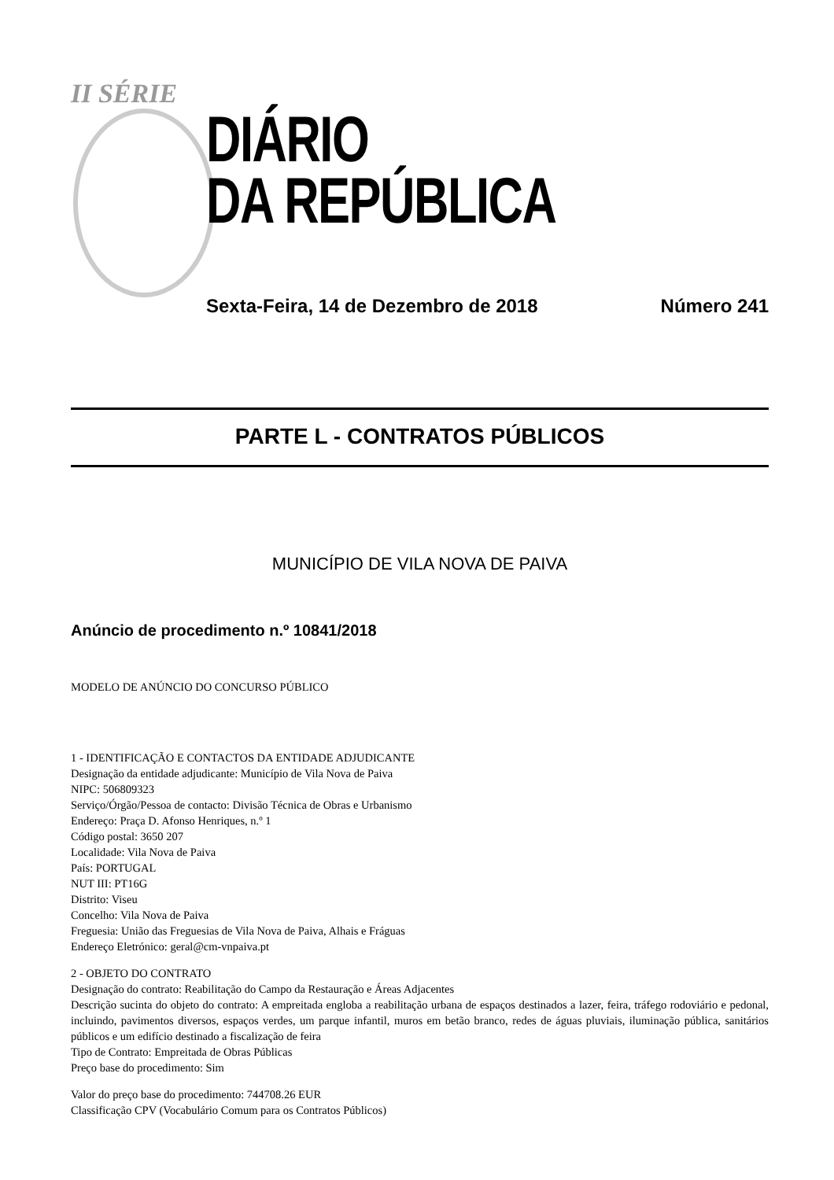II SÉRIE
DIÁRIO
DA REPÚBLICA
Sexta-Feira, 14 de Dezembro de 2018 Número 241
PARTE L - CONTRATOS PÚBLICOS
MUNICÍPIO DE VILA NOVA DE PAIVA
Anúncio de procedimento n.º 10841/2018
MODELO DE ANÚNCIO DO CONCURSO PÚBLICO
1 - IDENTIFICAÇÃO E CONTACTOS DA ENTIDADE ADJUDICANTE
Designação da entidade adjudicante: Município de Vila Nova de Paiva
NIPC: 506809323
Serviço/Órgão/Pessoa de contacto: Divisão Técnica de Obras e Urbanismo
Endereço: Praça D. Afonso Henriques, n.º 1
Código postal: 3650 207
Localidade: Vila Nova de Paiva
País: PORTUGAL
NUT III: PT16G
Distrito: Viseu
Concelho: Vila Nova de Paiva
Freguesia: União das Freguesias de Vila Nova de Paiva, Alhais e Fráguas
Endereço Eletrónico: geral@cm-vnpaiva.pt
2 - OBJETO DO CONTRATO
Designação do contrato: Reabilitação do Campo da Restauração e Áreas Adjacentes
Descrição sucinta do objeto do contrato: A empreitada engloba a reabilitação urbana de espaços destinados a lazer, feira, tráfego rodoviário e pedonal, incluindo, pavimentos diversos, espaços verdes, um parque infantil, muros em betão branco, redes de águas pluviais, iluminação pública, sanitários públicos e um edifício destinado a fiscalização de feira
Tipo de Contrato: Empreitada de Obras Públicas
Preço base do procedimento: Sim
Valor do preço base do procedimento: 744708.26 EUR
Classificação CPV (Vocabulário Comum para os Contratos Públicos)